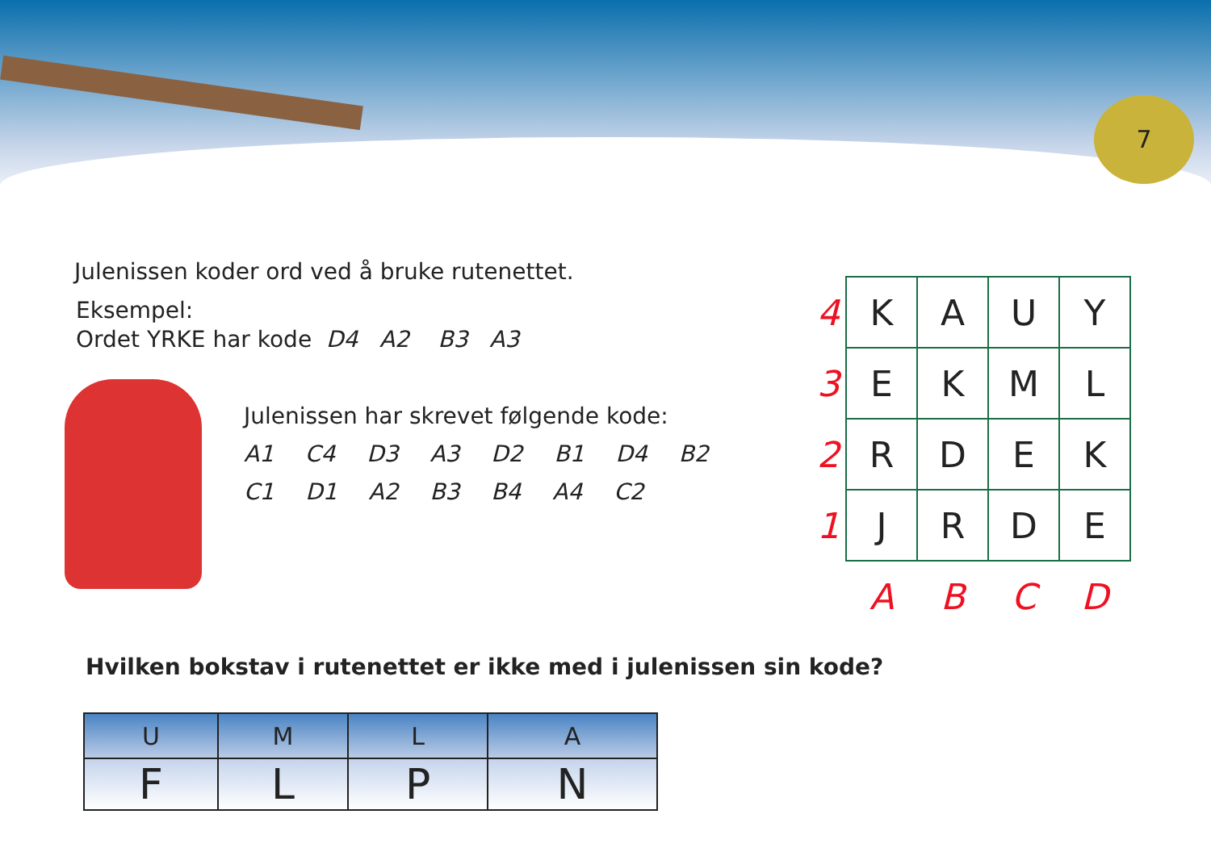7
Julenissen koder ord ved å bruke rutenettet.
Eksempel:
Ordet YRKE har kode D4 A2 B3 A3
Julenissen har skrevet følgende kode:
A1 C4 D3 A3 D2 B1 D4 B2
C1 D1 A2 B3 B4 A4 C2
| 4 | K | A | U | Y |
| 3 | E | K | M | L |
| 2 | R | D | E | K |
| 1 | J | R | D | E |
| | A | B | C | D |
Hvilken bokstav i rutenettet er ikke med i julenissen sin kode?
| U | M | L | A |
| F | L | P | N |